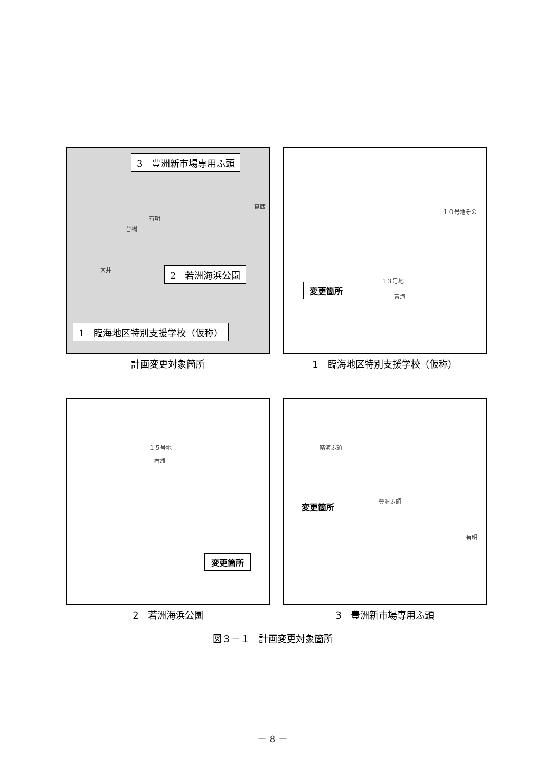3　豊洲新市場専用ふ頭
有明
台場
大井
葛西
2　若洲海浜公園
1　臨海地区特別支援学校（仮称）
計画変更対象箇所
１０号地その
１３号地
青海
変更箇所
1　臨海地区特別支援学校（仮称）
１５号地
若洲
変更箇所
2　若洲海浜公園
晴海ふ頭
豊洲ふ頭
有明
変更箇所
3　豊洲新市場専用ふ頭
図３－１　計画変更対象箇所
－ 8 －